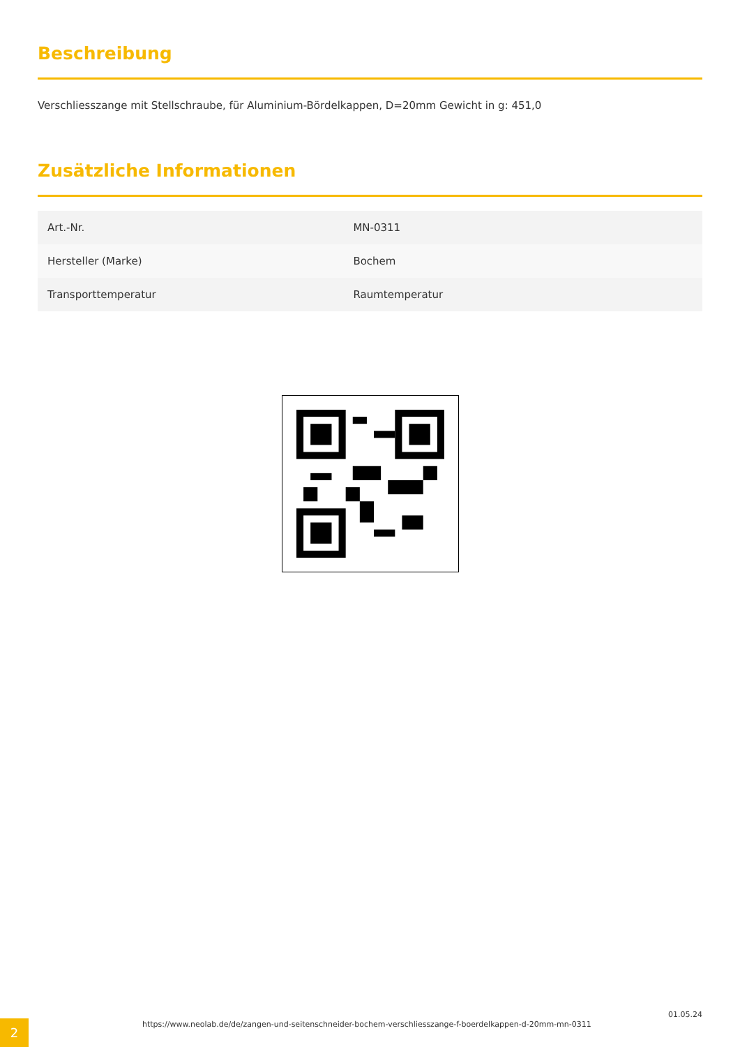Beschreibung
Verschliesszange mit Stellschraube, für Aluminium-Bördelkappen, D=20mm Gewicht in g: 451,0
Zusätzliche Informationen
| Art.-Nr. | MN-0311 |
| Hersteller (Marke) | Bochem |
| Transporttemperatur | Raumtemperatur |
2
https://www.neolab.de/de/zangen-und-seitenschneider-bochem-verschliesszange-f-boerdelkappen-d-20mm-mn-0311
01.05.24